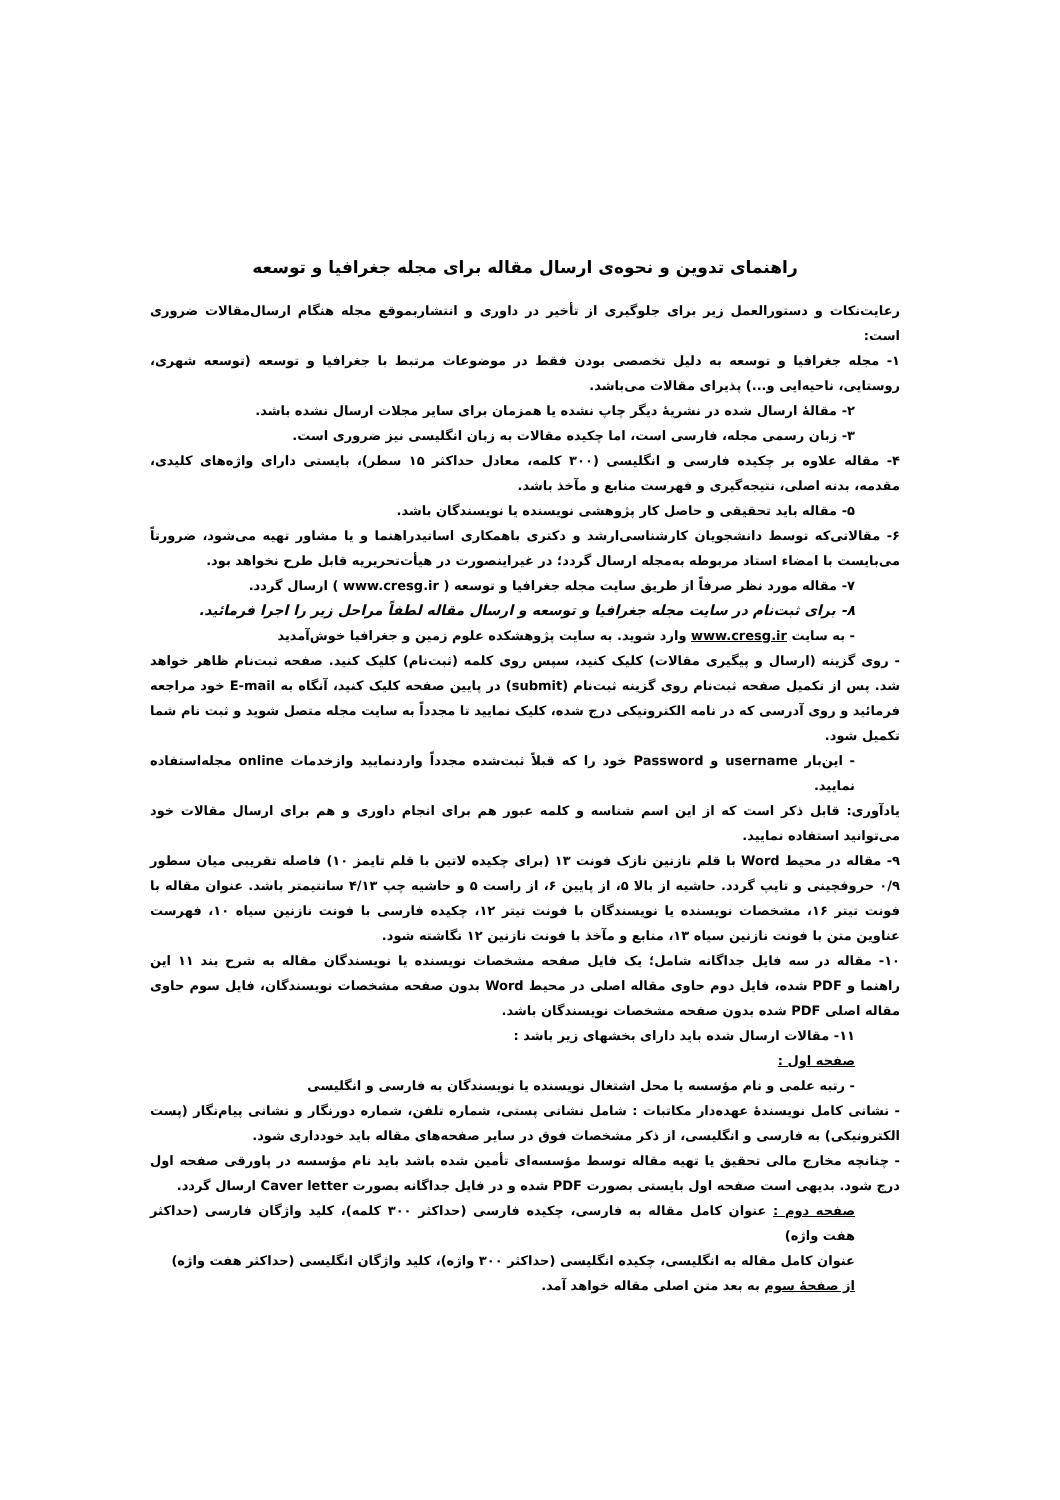راهنمای تدوین و نحوه‌ی ارسال مقاله برای مجله جغرافیا و توسعه
رعایت‌نکات و دستورالعمل زیر برای جلوگیری از تأخیر در داوری و انتشاربموقع مجله هنگام ارسال‌مقالات ضروری است:
۱- مجله جغرافیا و توسعه به دلیل تخصصی بودن فقط در موضوعات مرتبط با جغرافیا و توسعه (توسعه شهری، روستایی، ناحیه‌ایی و...) پذیرای مقالات می‌باشد.
۲- مقالهٔ ارسال شده در نشریهٔ دیگر چاپ نشده یا همزمان برای سایر مجلات ارسال نشده باشد.
۳- زبان رسمی مجله، فارسی است، اما چکیده مقالات به زبان انگلیسی نیز ضروری است.
۴- مقاله علاوه بر چکیده فارسی و انگلیسی (۳۰۰ کلمه، معادل حداکثر ۱۵ سطر)، بایستی دارای واژه‌های کلیدی، مقدمه، بدنه اصلی، نتیجه‌گیری و فهرست منابع و مآخذ باشد.
۵- مقاله باید تحقیقی و حاصل کار پژوهشی نویسنده یا نویسندگان باشد.
۶- مقالاتی‌که توسط دانشجویان کارشناسی‌ارشد و دکتری باهمکاری اساتیدراهنما و یا مشاور تهیه می‌شود، ضرورتاً می‌بایست با امضاء استاد مربوطه به‌مجله ارسال گردد؛ در غیراینصورت در هیأت‌تحریریه قابل طرح نخواهد بود.
۷- مقاله مورد نظر صرفاً از طریق سایت مجله جغرافیا و توسعه ( www.cresg.ir ) ارسال گردد.
۸- برای ثبت‌نام در سایت مجله جغرافیا و توسعه و ارسال مقاله لطفاً مراحل زیر را اجرا فرمائید.
- به سایت www.cresg.ir وارد شوید. به سایت پژوهشکده علوم زمین و جغرافیا خوش‌آمدید
- روی گزینه (ارسال و پیگیری مقالات) کلیک کنید، سپس روی کلمه (ثبت‌نام) کلیک کنید. صفحه ثبت‌نام ظاهر خواهد شد. پس از تکمیل صفحه ثبت‌نام روی گزینه ثبت‌نام (submit) در پایین صفحه کلیک کنید، آنگاه به E-mail خود مراجعه فرمائید و روی آدرسی که در نامه الکترونیکی درج شده، کلیک نمایید تا مجدداً به سایت مجله متصل شوید و ثبت نام شما تکمیل شود.
- این‌بار username و Password خود را که قبلاً ثبت‌شده مجدداً واردنمایید وازخدمات online مجله‌استفاده نمایید.
یادآوری: قابل ذکر است که از این اسم شناسه و کلمه عبور هم برای انجام داوری و هم برای ارسال مقالات خود می‌توانید استفاده نمایید.
۹- مقاله در محیط Word با قلم نازنین نازک فونت ۱۳ (برای چکیده لاتین با قلم تایمز ۱۰) فاصله تقریبی میان سطور ۰/۹ حروفچینی و تایپ گردد. حاشیه از بالا ۵، از پایین ۶، از راست ۵ و حاشیه چپ ۴/۱۳ سانتیمتر باشد. عنوان مقاله با فونت تیتر ۱۶، مشخصات نویسنده یا نویسندگان با فونت تیتر ۱۲، چکیده فارسی با فونت نازنین سیاه ۱۰، فهرست عناوین متن با فونت نازنین سیاه ۱۳، منابع و مآخذ با فونت نازنین ۱۲ نگاشته شود.
۱۰- مقاله در سه فایل جداگانه شامل؛ یک فایل صفحه مشخصات نویسنده یا نویسندگان مقاله به شرح بند ۱۱ این راهنما و PDF شده، فایل دوم حاوی مقاله اصلی در محیط Word بدون صفحه مشخصات نویسندگان، فایل سوم حاوی مقاله اصلی PDF شده بدون صفحه مشخصات نویسندگان باشد.
۱۱- مقالات ارسال شده باید دارای بخشهای زیر باشد :
صفحه اول :
- رتبه علمی و نام مؤسسه یا محل اشتغال نویسنده یا نویسندگان به فارسی و انگلیسی
- نشانی کامل نویسندهٔ عهده‌دار مکاتبات : شامل نشانی پستی، شماره تلفن، شماره دورنگار و نشانی پیام‌نگار (پست الکترونیکی) به فارسی و انگلیسی، از ذکر مشخصات فوق در سایر صفحه‌های مقاله باید خودداری شود.
- چنانچه مخارج مالی تحقیق یا تهیه مقاله توسط مؤسسه‌ای تأمین شده باشد باید نام مؤسسه در پاورقی صفحه اول درج شود. بدیهی است صفحه اول بایستی بصورت PDF شده و در فایل جداگانه بصورت Caver letter ارسال گردد.
صفحه دوم : عنوان کامل مقاله به فارسی، چکیده فارسی (حداکثر ۳۰۰ کلمه)، کلید واژگان فارسی (حداکثر هفت واژه)
عنوان کامل مقاله به انگلیسی، چکیده انگلیسی (حداکثر ۳۰۰ واژه)، کلید واژگان انگلیسی (حداکثر هفت واژه)
از صفحهٔ سوم به بعد متن اصلی مقاله خواهد آمد.